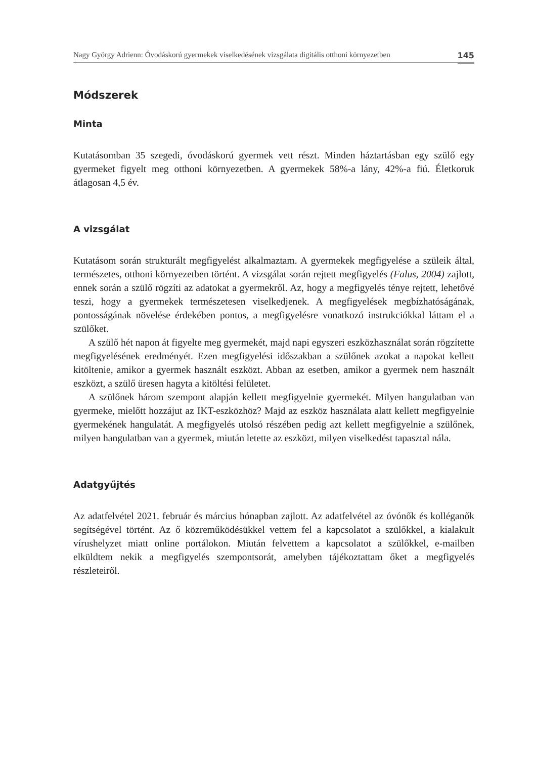Nagy György Adrienn: Óvodáskorú gyermekek viselkedésének vizsgálata digitális otthoni környezetben 145
Módszerek
Minta
Kutatásomban 35 szegedi, óvodáskorú gyermek vett részt. Minden háztartásban egy szülő egy gyermeket figyelt meg otthoni környezetben. A gyermekek 58%-a lány, 42%-a fiú. Életkoruk átlagosan 4,5 év.
A vizsgálat
Kutatásom során strukturált megfigyelést alkalmaztam. A gyermekek megfigyelése a szüleik által, természetes, otthoni környezetben történt. A vizsgálat során rejtett megfigyelés (Falus, 2004) zajlott, ennek során a szülő rögzíti az adatokat a gyermekről. Az, hogy a megfigyelés ténye rejtett, lehetővé teszi, hogy a gyermekek természetesen viselkedjenek. A megfigyelések megbízhatóságának, pontosságának növelése érdekében pontos, a megfigyelésre vonatkozó instrukciókkal láttam el a szülőket.
A szülő hét napon át figyelte meg gyermekét, majd napi egyszeri eszközhasználat során rögzítette megfigyelésének eredményét. Ezen megfigyelési időszakban a szülőnek azokat a napokat kellett kitöltenie, amikor a gyermek használt eszközt. Abban az esetben, amikor a gyermek nem használt eszközt, a szülő üresen hagyta a kitöltési felületet.
A szülőnek három szempont alapján kellett megfigyelnie gyermekét. Milyen hangulatban van gyermeke, mielőtt hozzájut az IKT-eszközhöz? Majd az eszköz használata alatt kellett megfigyelnie gyermekének hangulatát. A megfigyelés utolsó részében pedig azt kellett megfigyelnie a szülőnek, milyen hangulatban van a gyermek, miután letette az eszközt, milyen viselkedést tapasztal nála.
Adatgyűjtés
Az adatfelvétel 2021. február és március hónapban zajlott. Az adatfelvétel az óvónők és kolléganők segítségével történt. Az ő közreműködésükkel vettem fel a kapcsolatot a szülőkkel, a kialakult vírushelyzet miatt online portálokon. Miután felvettem a kapcsolatot a szülőkkel, e-mailben elküldtem nekik a megfigyelés szempontsorát, amelyben tájékoztattam őket a megfigyelés részleteiről.